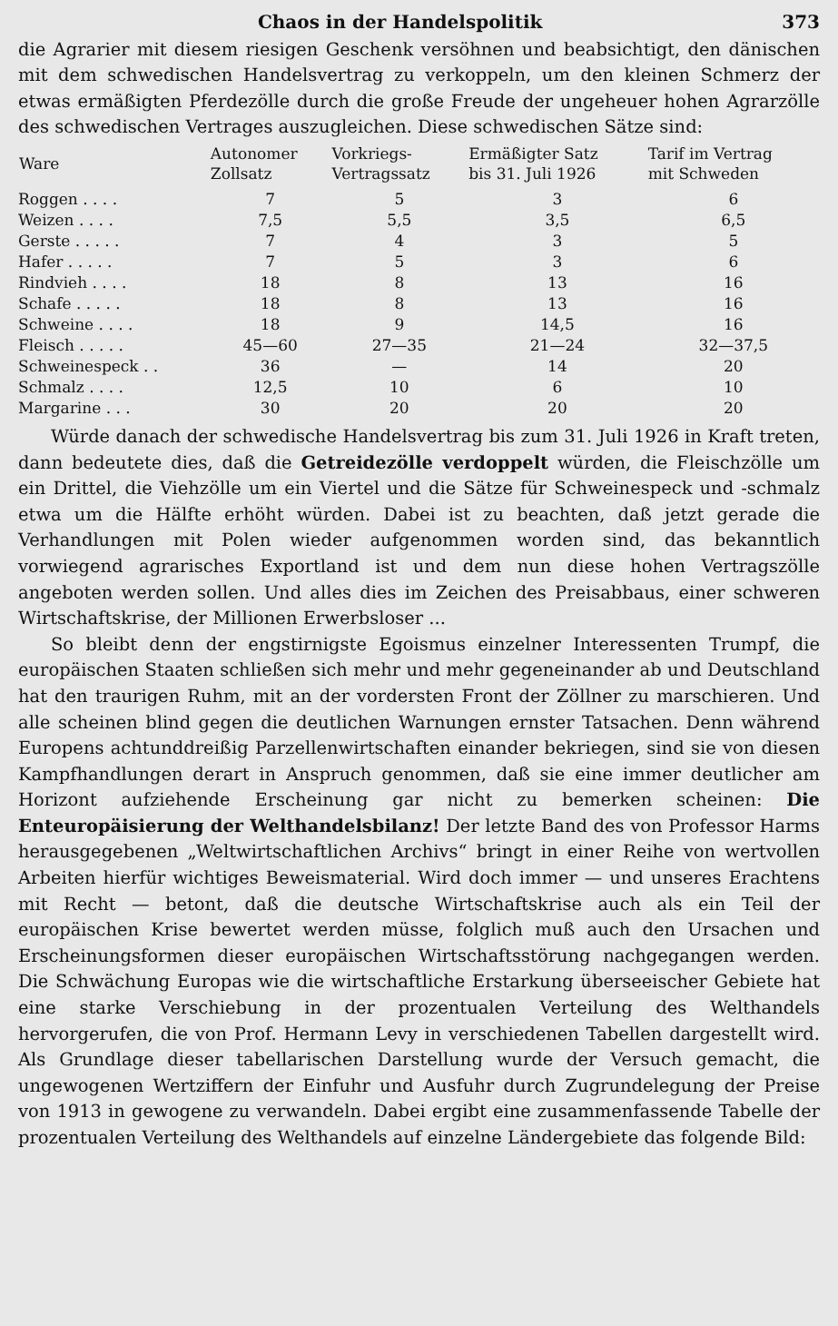Chaos in der Handelspolitik 373
die Agrarier mit diesem riesigen Geschenk versöhnen und beabsichtigt, den dänischen mit dem schwedischen Handelsvertrag zu verkoppeln, um den kleinen Schmerz der etwas ermäßigten Pferdezölle durch die große Freude der ungeheuer hohen Agrarzölle des schwedischen Vertrages auszugleichen. Diese schwedischen Sätze sind:
| Ware | Autonomer Zollsatz | Vorkriegs- Vertragssatz | Ermäßigter Satz bis 31. Juli 1926 | Tarif im Vertrag mit Schweden |
| --- | --- | --- | --- | --- |
| Roggen . . . . | 7 | 5 | 3 | 6 |
| Weizen . . . . | 7,5 | 5,5 | 3,5 | 6,5 |
| Gerste . . . . . | 7 | 4 | 3 | 5 |
| Hafer . . . . . | 7 | 5 | 3 | 6 |
| Rindvieh . . . . | 18 | 8 | 13 | 16 |
| Schafe . . . . . | 18 | 8 | 13 | 16 |
| Schweine . . . . | 18 | 9 | 14,5 | 16 |
| Fleisch . . . . . | 45—60 | 27—35 | 21—24 | 32—37,5 |
| Schweinespeck . . | 36 | — | 14 | 20 |
| Schmalz . . . . | 12,5 | 10 | 6 | 10 |
| Margarine . . . | 30 | 20 | 20 | 20 |
Würde danach der schwedische Handelsvertrag bis zum 31. Juli 1926 in Kraft treten, dann bedeutete dies, daß die Getreidezölle verdoppelt würden, die Fleischzölle um ein Drittel, die Viehzölle um ein Viertel und die Sätze für Schweinespeck und -schmalz etwa um die Hälfte erhöht würden. Dabei ist zu beachten, daß jetzt gerade die Verhandlungen mit Polen wieder aufgenommen worden sind, das bekanntlich vorwiegend agrarisches Exportland ist und dem nun diese hohen Vertragszölle angeboten werden sollen. Und alles dies im Zeichen des Preisabbaus, einer schweren Wirtschaftskrise, der Millionen Erwerbsloser ...
So bleibt denn der engstirnigste Egoismus einzelner Interessenten Trumpf, die europäischen Staaten schließen sich mehr und mehr gegeneinander ab und Deutschland hat den traurigen Ruhm, mit an der vordersten Front der Zöllner zu marschieren. Und alle scheinen blind gegen die deutlichen Warnungen ernster Tatsachen. Denn während Europens achtunddreißig Parzellenwirtschaften einander bekriegen, sind sie von diesen Kampfhandlungen derart in Anspruch genommen, daß sie eine immer deutlicher am Horizont aufziehende Erscheinung gar nicht zu bemerken scheinen: Die Enteuropäisierung der Welthandelsbilanz! Der letzte Band des von Professor Harms herausgegebenen „Weltwirtschaftlichen Archivs“ bringt in einer Reihe von wertvollen Arbeiten hierfür wichtiges Beweismaterial. Wird doch immer — und unseres Erachtens mit Recht — betont, daß die deutsche Wirtschaftskrise auch als ein Teil der europäischen Krise bewertet werden müsse, folglich muß auch den Ursachen und Erscheinungsformen dieser europäischen Wirtschaftsstörung nachgegangen werden. Die Schwächung Europas wie die wirtschaftliche Erstarkung überseeischer Gebiete hat eine starke Verschiebung in der prozentualen Verteilung des Welthandels hervorgerufen, die von Prof. Hermann Levy in verschiedenen Tabellen dargestellt wird. Als Grundlage dieser tabellarischen Darstellung wurde der Versuch gemacht, die ungewogenen Wertziffern der Einfuhr und Ausfuhr durch Zugrundelegung der Preise von 1913 in gewogene zu verwandeln. Dabei ergibt eine zusammenfassende Tabelle der prozentualen Verteilung des Welthandels auf einzelne Ländergebiete das folgende Bild: